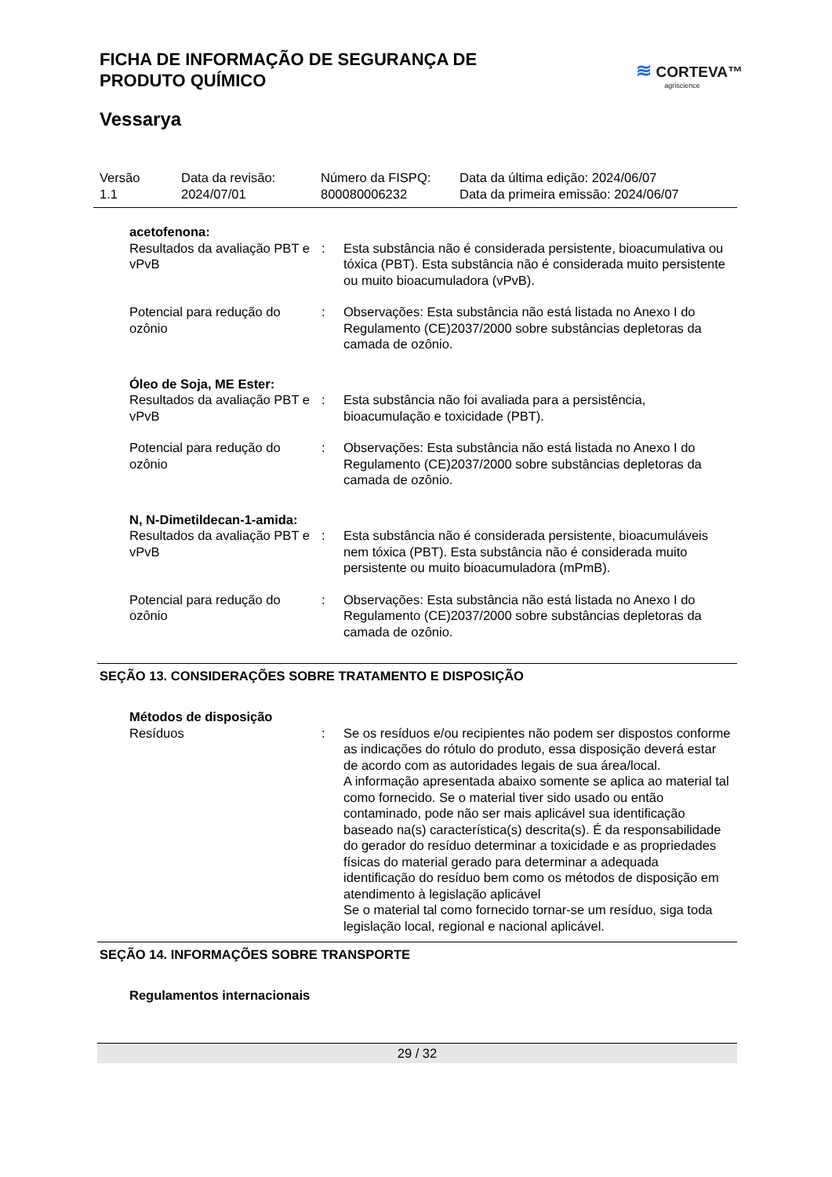FICHA DE INFORMAÇÃO DE SEGURANÇA DE
PRODUTO QUÍMICO
≋ CORTEVA™
agriscience
Vessarya
Versão
1.1
Data da revisão:
2024/07/01
Número da FISPQ:
800080006232
Data da última edição: 2024/06/07
Data da primeira emissão: 2024/06/07
| acetofenona: | | |
| Resultados da avaliação PBT e vPvB | : | Esta substância não é considerada persistente, bioacumulativa ou tóxica (PBT). Esta substância não é considerada muito persistente ou muito bioacumuladora (vPvB). |
| Potencial para redução do ozônio | : | Observações: Esta substância não está listada no Anexo I do Regulamento (CE)2037/2000 sobre substâncias depletoras da camada de ozônio. |
| Óleo de Soja, ME Ester: | | |
| Resultados da avaliação PBT e vPvB | : | Esta substância não foi avaliada para a persistência, bioacumulação e toxicidade (PBT). |
| Potencial para redução do ozônio | : | Observações: Esta substância não está listada no Anexo I do Regulamento (CE)2037/2000 sobre substâncias depletoras da camada de ozônio. |
| N, N-Dimetildecan-1-amida: | | |
| Resultados da avaliação PBT e vPvB | : | Esta substância não é considerada persistente, bioacumuláveis nem tóxica (PBT). Esta substância não é considerada muito persistente ou muito bioacumuladora (mPmB). |
| Potencial para redução do ozônio | : | Observações: Esta substância não está listada no Anexo I do Regulamento (CE)2037/2000 sobre substâncias depletoras da camada de ozônio. |
SEÇÃO 13. CONSIDERAÇÕES SOBRE TRATAMENTO E DISPOSIÇÃO
| Métodos de disposição | | |
| Resíduos | : | Se os resíduos e/ou recipientes não podem ser dispostos conforme as indicações do rótulo do produto, essa disposição deverá estar de acordo com as autoridades legais de sua área/local. A informação apresentada abaixo somente se aplica ao material tal como fornecido. Se o material tiver sido usado ou então contaminado, pode não ser mais aplicável sua identificação baseado na(s) característica(s) descrita(s). É da responsabilidade do gerador do resíduo determinar a toxicidade e as propriedades físicas do material gerado para determinar a adequada identificação do resíduo bem como os métodos de disposição em atendimento à legislação aplicável Se o material tal como fornecido tornar-se um resíduo, siga toda legislação local, regional e nacional aplicável. |
SEÇÃO 14. INFORMAÇÕES SOBRE TRANSPORTE
| Regulamentos internacionais |
29 / 32